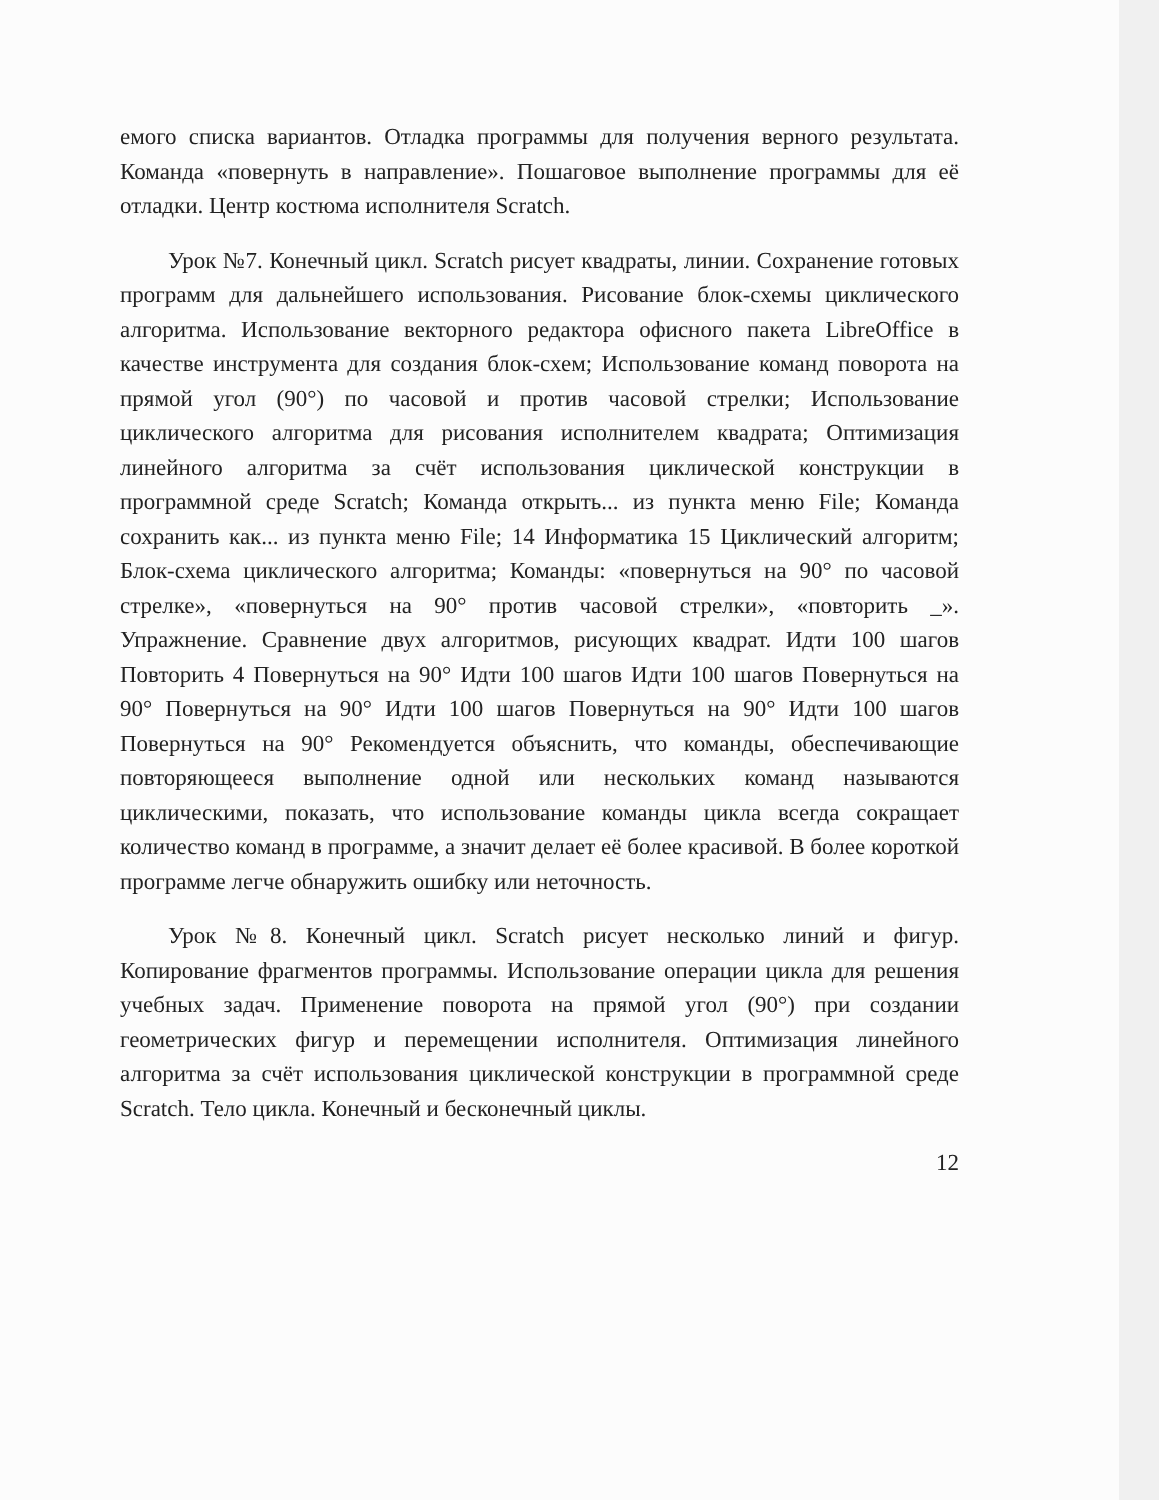емого списка вариантов. Отладка программы для получения верного результата. Команда «повернуть в направление». Пошаговое выполнение программы для её отладки. Центр костюма исполнителя Scratch.
Урок №7. Конечный цикл. Scratch рисует квадраты, линии. Сохранение готовых программ для дальнейшего использования. Рисование блок-схемы циклического алгоритма. Использование векторного редактора офисного пакета LibreOffice в качестве инструмента для создания блок-схем; Использование команд поворота на прямой угол (90°) по часовой и против часовой стрелки; Использование циклического алгоритма для рисования исполнителем квадрата; Оптимизация линейного алгоритма за счёт использования циклической конструкции в программной среде Scratch; Команда открыть... из пункта меню File; Команда сохранить как... из пункта меню File; 14 Информатика 15 Циклический алгоритм; Блок-схема циклического алгоритма; Команды: «повернуться на 90° по часовой стрелке», «повернуться на 90° против часовой стрелки», «повторить _». Упражнение. Сравнение двух алгоритмов, рисующих квадрат. Идти 100 шагов Повторить 4 Повернуться на 90° Идти 100 шагов Идти 100 шагов Повернуться на 90° Повернуться на 90° Идти 100 шагов Повернуться на 90° Идти 100 шагов Повернуться на 90° Рекомендуется объяснить, что команды, обеспечивающие повторяющееся выполнение одной или нескольких команд называются циклическими, показать, что использование команды цикла всегда сокращает количество команд в программе, а значит делает её более красивой. В более короткой программе легче обнаружить ошибку или неточность.
Урок №8. Конечный цикл. Scratch рисует несколько линий и фигур. Копирование фрагментов программы. Использование операции цикла для решения учебных задач. Применение поворота на прямой угол (90°) при создании геометрических фигур и перемещении исполнителя. Оптимизация линейного алгоритма за счёт использования циклической конструкции в программной среде Scratch. Тело цикла. Конечный и бесконечный циклы.
12